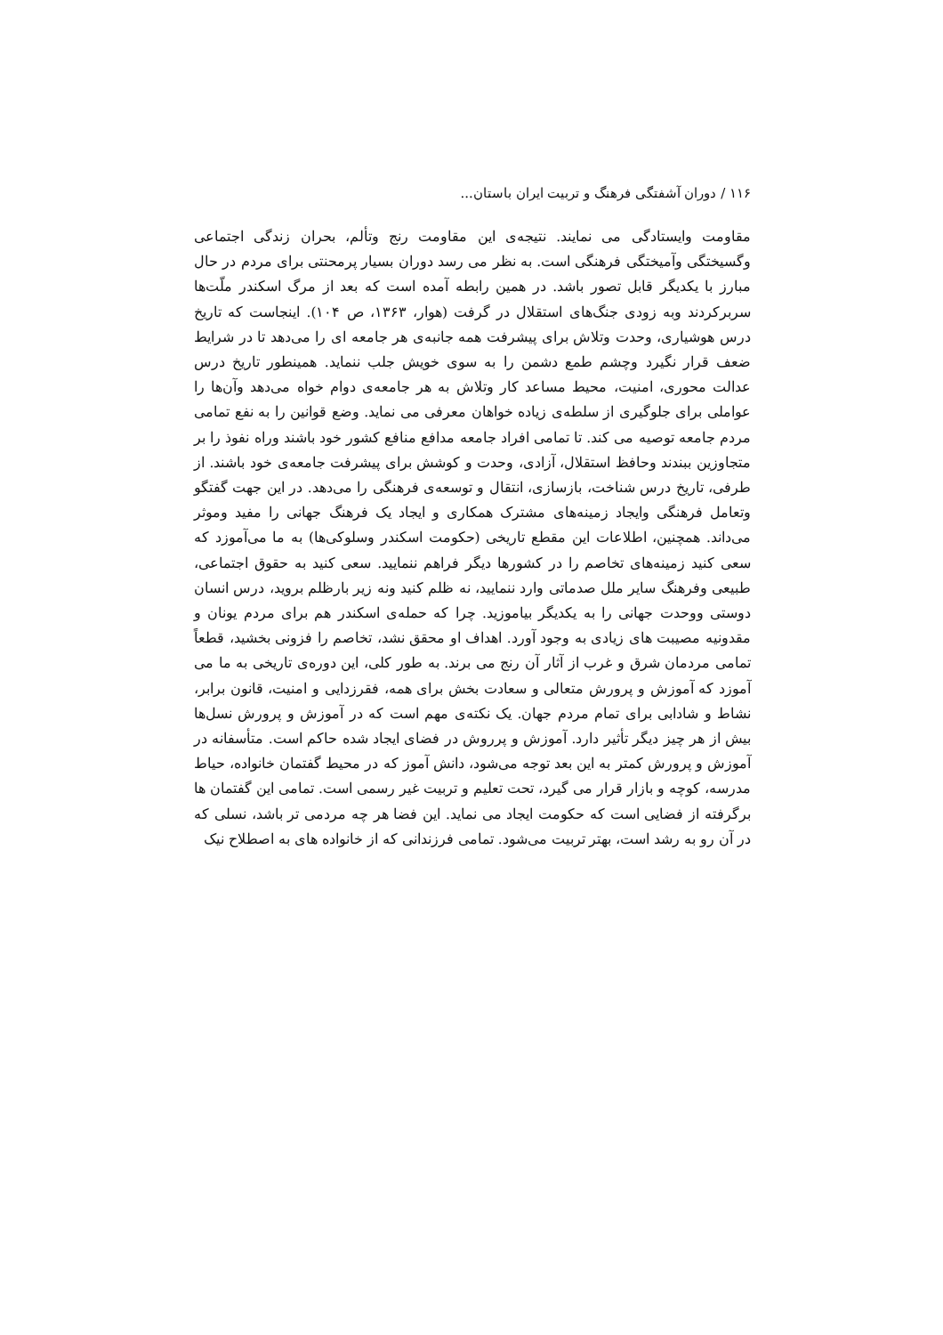۱۱۶ / دوران آشفتگی فرهنگ و تربیت ایران باستان...
مقاومت وایستادگی می نمایند. نتیجه‌ی این مقاومت رنج وتألم، بحران زندگی اجتماعی وگسیختگی وآمیختگی فرهنگی است. به نظر می رسد دوران بسیار پرمحنتی برای مردم در حال مبارز با یکدیگر قابل تصور باشد. در همین رابطه آمده است که بعد از مرگ اسکندر ملّت‌ها سربرکردند وبه زودی جنگ‌های استقلال در گرفت (هوار، ۱۳۶۳، ص ۱۰۴). اینجاست که تاریخ درس هوشیاری، وحدت وتلاش برای پیشرفت همه جانبه‌ی هر جامعه ای را می‌دهد تا در شرایط ضعف قرار نگیرد وچشم طمع دشمن را به سوی خویش جلب ننماید. همینطور تاریخ درس عدالت محوری، امنیت، محیط مساعد کار وتلاش به هر جامعه‌ی دوام خواه می‌دهد وآن‌ها را عواملی برای جلوگیری از سلطه‌ی زیاده خواهان معرفی می نماید. وضع قوانین را به نفع تمامی مردم جامعه توصیه می کند. تا تمامی افراد جامعه مدافع منافع کشور خود باشند وراه نفوذ را بر متجاوزین ببندند وحافظ استقلال، آزادی، وحدت و کوشش برای پیشرفت جامعه‌ی خود باشند. از طرفی، تاریخ درس شناخت، بازسازی، انتقال و توسعه‌ی فرهنگی را می‌دهد. در این جهت گفتگو وتعامل فرهنگی وایجاد زمینه‌های مشترک همکاری و ایجاد یک فرهنگ جهانی را مفید وموثر می‌داند. همچنین، اطلاعات این مقطع تاریخی (حکومت اسکندر وسلوکی‌ها) به ما می‌آموزد که سعی کنید زمینه‌های تخاصم را در کشورها دیگر فراهم ننمایید. سعی کنید به حقوق اجتماعی، طبیعی وفرهنگ سایر ملل صدماتی وارد ننمایید، نه ظلم کنید ونه زیر بارظلم بروید، درس انسان دوستی ووحدت جهانی را به یکدیگر بیاموزید. چرا که حمله‌ی اسکندر هم برای مردم یونان و مقدونیه مصیبت های زیادی به وجود آورد. اهداف او محقق نشد، تخاصم را فزونی بخشید، قطعاً تمامی مردمان شرق و غرب از آثار آن رنج می برند. به طور کلی، این دوره‌ی تاریخی به ما می آموزد که آموزش و پرورش متعالی و سعادت بخش برای همه، فقرزدایی و امنیت، قانون برابر، نشاط و شادابی برای تمام مردم جهان. یک نکته‌ی مهم است که در آموزش و پرورش نسل‌ها بیش از هر چیز دیگر تأثیر دارد. آموزش و پرروش در فضای ایجاد شده حاکم است. متأسفانه در آموزش و پرورش کمتر به این بعد توجه می‌شود، دانش آموز که در محیط گفتمان خانواده، حیاط مدرسه، کوچه و بازار قرار می گیرد، تحت تعلیم و تربیت غیر رسمی است. تمامی این گفتمان ها برگرفته از فضایی است که حکومت ایجاد می نماید. این فضا هر چه مردمی تر باشد، نسلی که در آن رو به رشد است، بهتر تربیت می‌شود. تمامی فرزندانی که از خانواده های به اصطلاح نیک